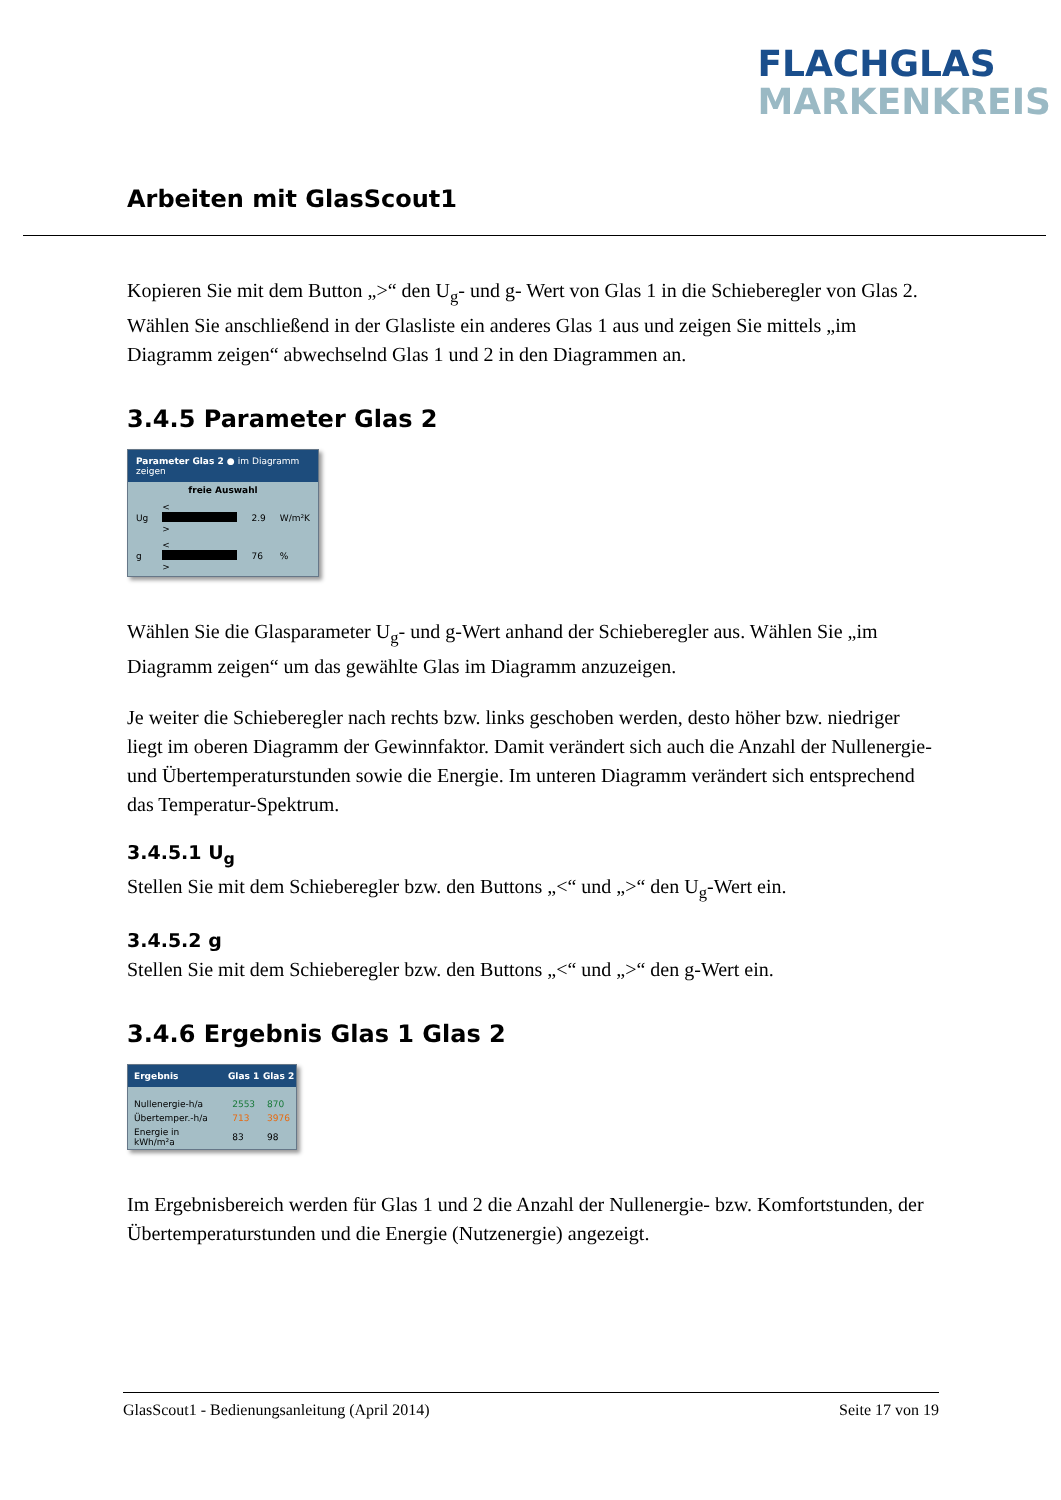FLACHGLAS
MARKENKREIS
Arbeiten mit GlasScout1
Kopieren Sie mit dem Button „>“ den U<sub>g</sub>- und g- Wert von Glas 1 in die Schieberegler von Glas 2. Wählen Sie anschließend in der Glasliste ein anderes Glas 1 aus und zeigen Sie mittels „im Diagramm zeigen“ abwechselnd Glas 1 und 2 in den Diagrammen an.
3.4.5 Parameter Glas 2
Parameter Glas 2 ● im Diagramm zeigen
freie Auswahl
| Ug | < > | 2.9 | W/m²K |
| g | < > | 76 | % |
Wählen Sie die Glasparameter U<sub>g</sub>- und g-Wert anhand der Schieberegler aus. Wählen Sie „im Diagramm zeigen“ um das gewählte Glas im Diagramm anzuzeigen.
Je weiter die Schieberegler nach rechts bzw. links geschoben werden, desto höher bzw. niedriger liegt im oberen Diagramm der Gewinnfaktor. Damit verändert sich auch die Anzahl der Nullenergie- und Übertemperaturstunden sowie die Energie. Im unteren Diagramm verändert sich entsprechend das Temperatur-Spektrum.
3.4.5.1 U<sub>g</sub>
Stellen Sie mit dem Schieberegler bzw. den Buttons „<“ und „>“ den U<sub>g</sub>-Wert ein.
3.4.5.2 g
Stellen Sie mit dem Schieberegler bzw. den Buttons „<“ und „>“ den g-Wert ein.
3.4.6 Ergebnis Glas 1 Glas 2
| Ergebnis | Glas 1 | Glas 2 |
| --- | --- | --- |
| Nullenergie-h/a | 2553 | 870 |
| Übertemper.-h/a | 713 | 3976 |
| Energie in kWh/m²a | 83 | 98 |
Im Ergebnisbereich werden für Glas 1 und 2 die Anzahl der Nullenergie- bzw. Komfortstunden, der Übertemperaturstunden und die Energie (Nutzenergie) angezeigt.
GlasScout1 - Bedienungsanleitung (April 2014) Seite 17 von 19